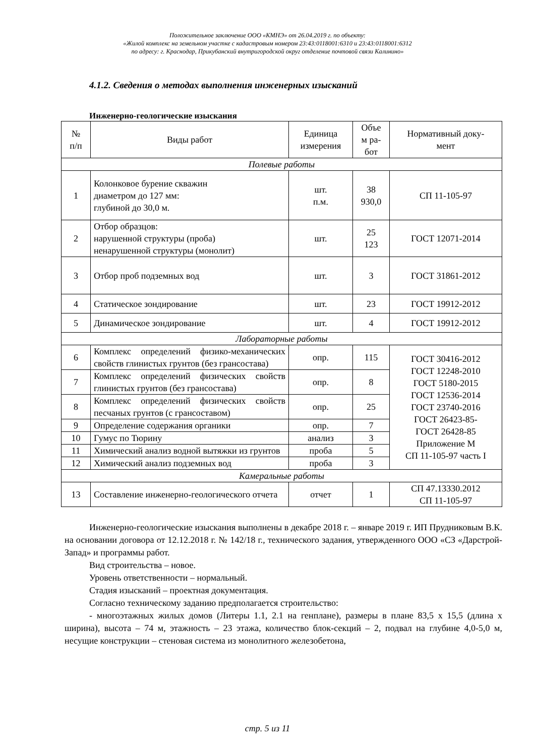Положительное заключение ООО «КМНЭ» от 26.04.2019 г. по объекту:
«Жилой комплекс на земельном участке с кадастровым номером 23:43:0118001:6310 и 23:43:0118001:6312
по адресу: г. Краснодар, Прикубанский внутригородской округ отделение почтовой связи Калинино»
4.1.2. Сведения о методах выполнения инженерных изысканий
Инженерно-геологические изыскания
| № п/п | Виды работ | Единица измерения | Объе м ра- бот | Нормативный доку- мент |
| --- | --- | --- | --- | --- |
| Полевые работы | | | | |
| 1 | Колонковое бурение скважин диаметром до 127 мм: глубиной до 30,0 м. | шт. п.м. | 38 930,0 | СП 11-105-97 |
| 2 | Отбор образцов: нарушенной структуры (проба) ненарушенной структуры (монолит) | шт. | 25 123 | ГОСТ 12071-2014 |
| 3 | Отбор проб подземных вод | шт. | 3 | ГОСТ 31861-2012 |
| 4 | Статическое зондирование | шт. | 23 | ГОСТ 19912-2012 |
| 5 | Динамическое зондирование | шт. | 4 | ГОСТ 19912-2012 |
| Лабораторные работы | | | | |
| 6 | Комплекс определений физико-механических свойств глинистых грунтов (без грансостава) | опр. | 115 | ГОСТ 30416-2012 ГОСТ 12248-2010 ГОСТ 5180-2015 ГОСТ 12536-2014 ГОСТ 23740-2016 ГОСТ 26423-85- ГОСТ 26428-85 Приложение М СП 11-105-97 часть I |
| 7 | Комплекс определений физических свойств глинистых грунтов (без грансостава) | опр. | 8 | |
| 8 | Комплекс определений физических свойств песчаных грунтов (с грансоставом) | опр. | 25 | |
| 9 | Определение содержания органики | опр. | 7 | |
| 10 | Гумус по Тюрину | анализ | 3 | |
| 11 | Химический анализ водной вытяжки из грунтов | проба | 5 | |
| 12 | Химический анализ подземных вод | проба | 3 | |
| Камеральные работы | | | | |
| 13 | Составление инженерно-геологического отчета | отчет | 1 | СП 47.13330.2012 СП 11-105-97 |
Инженерно-геологические изыскания выполнены в декабре 2018 г. – январе 2019 г. ИП Прудниковым В.К. на основании договора от 12.12.2018 г. № 142/18 г., технического задания, утвержденного ООО «СЗ «Дарстрой-Запад» и программы работ.
Вид строительства – новое.
Уровень ответственности – нормальный.
Стадия изысканий – проектная документация.
Согласно техническому заданию предполагается строительство:
- многоэтажных жилых домов (Литеры 1.1, 2.1 на генплане), размеры в плане 83,5 х 15,5 (длина х ширина), высота – 74 м, этажность – 23 этажа, количество блок-секций – 2, подвал на глубине 4,0-5,0 м, несущие конструкции – стеновая система из монолитного железобетона,
стр. 5 из 11